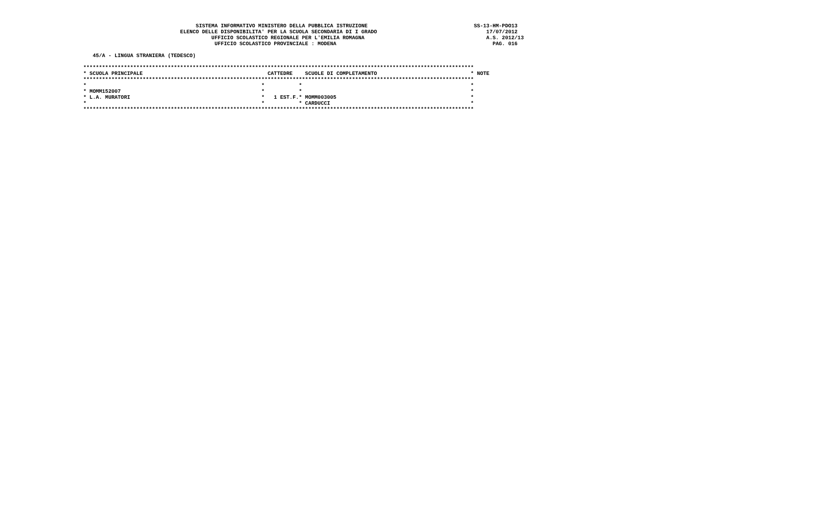SISTEMA INFORMATIVO MINISTERO DELLA PUBBLICA ISTRUZIONE                                  SS-13-HM-PDO13
                               ELENCO DELLE DISPONIBILITA' PER LA SCUOLA SECONDARIA DI I GRADO                                   17/07/2012
                                         UFFICIO SCOLASTICO REGIONALE PER L'EMILIA ROMAGNA                                       A.S. 2012/13
                                          UFFICIO SCOLASTICO PROVINCIALE : MODENA                                                  PAG. 016

   45/A - LINGUA STRANIERA (TEDESCO)

*****************************************************************************************************************************
* SCUOLA PRINCIPALE                                        CATTEDRE    SCUOLE DI COMPLETAMENTO                              * NOTE
*****************************************************************************************************************************
*                                                        *           *                                                      *
* MOMM152007                                             *           *                                                      *
* L.A. MURATORI                                          *   1 EST.F.* MOMM003005                                           *
*                                                        *           * CARDUCCI                                             *
*****************************************************************************************************************************